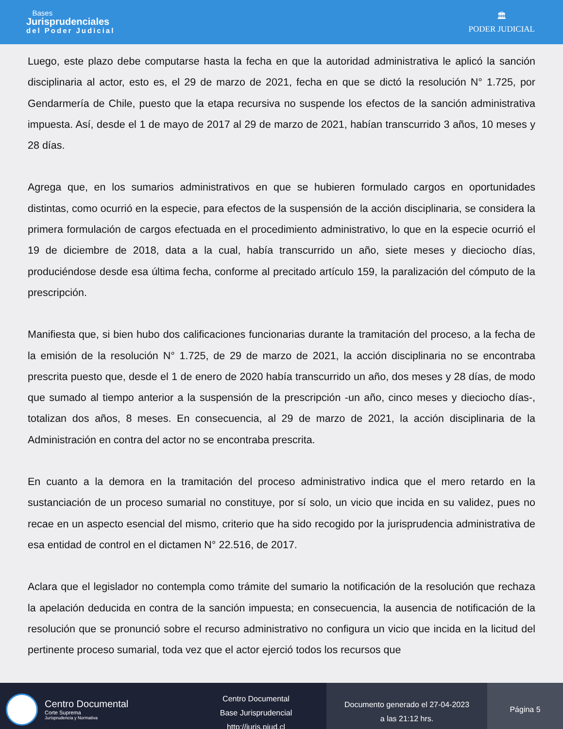Bases
Jurisprudenciales
del Poder Judicial
🏛
PODER JUDICIAL
Luego, este plazo debe computarse hasta la fecha en que la autoridad administrativa le aplicó la sanción disciplinaria al actor, esto es, el 29 de marzo de 2021, fecha en que se dictó la resolución N° 1.725, por Gendarmería de Chile, puesto que la etapa recursiva no suspende los efectos de la sanción administrativa impuesta. Así, desde el 1 de mayo de 2017 al 29 de marzo de 2021, habían transcurrido 3 años, 10 meses y 28 días.
Agrega que, en los sumarios administrativos en que se hubieren formulado cargos en oportunidades distintas, como ocurrió en la especie, para efectos de la suspensión de la acción disciplinaria, se considera la primera formulación de cargos efectuada en el procedimiento administrativo, lo que en la especie ocurrió el 19 de diciembre de 2018, data a la cual, había transcurrido un año, siete meses y dieciocho días, produciéndose desde esa última fecha, conforme al precitado artículo 159, la paralización del cómputo de la prescripción.
Manifiesta que, si bien hubo dos calificaciones funcionarias durante la tramitación del proceso, a la fecha de la emisión de la resolución N° 1.725, de 29 de marzo de 2021, la acción disciplinaria no se encontraba prescrita puesto que, desde el 1 de enero de 2020 había transcurrido un año, dos meses y 28 días, de modo que sumado al tiempo anterior a la suspensión de la prescripción -un año, cinco meses y dieciocho días-, totalizan dos años, 8 meses. En consecuencia, al 29 de marzo de 2021, la acción disciplinaria de la Administración en contra del actor no se encontraba prescrita.
En cuanto a la demora en la tramitación del proceso administrativo indica que el mero retardo en la sustanciación de un proceso sumarial no constituye, por sí solo, un vicio que incida en su validez, pues no recae en un aspecto esencial del mismo, criterio que ha sido recogido por la jurisprudencia administrativa de esa entidad de control en el dictamen N° 22.516, de 2017.
Aclara que el legislador no contempla como trámite del sumario la notificación de la resolución que rechaza la apelación deducida en contra de la sanción impuesta; en consecuencia, la ausencia de notificación de la resolución que se pronunció sobre el recurso administrativo no configura un vicio que incida en la licitud del pertinente proceso sumarial, toda vez que el actor ejerció todos los recursos que
Centro Documental
Corte Suprema
Jurisprudencia y Normativa
Centro Documental
Base Jurisprudencial
http://juris.pjud.cl
Documento generado el 27-04-2023
a las 21:12 hrs.
Página 5